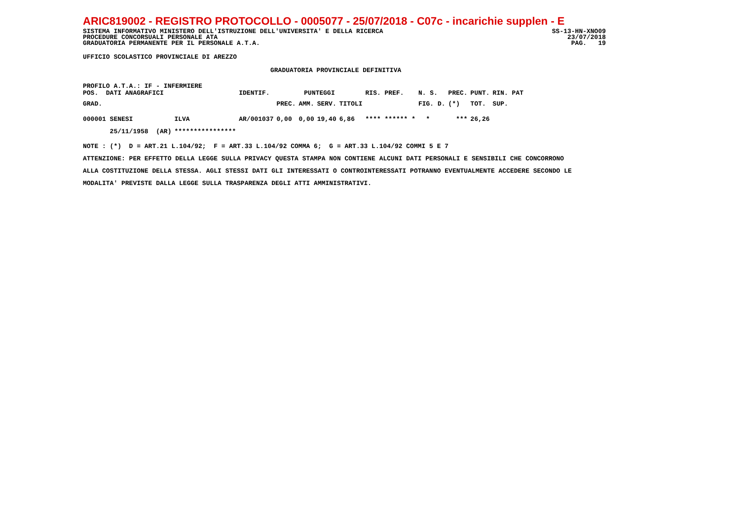ARIC819002 - REGISTRO PROTOCOLLO - 0005077 - 25/07/2018 - C07c - incarichie supplen - E
SISTEMA INFORMATIVO MINISTERO DELL'ISTRUZIONE DELL'UNIVERSITA' E DELLA RICERCA SS-13-HN-XNO09
PROCEDURE CONCORSUALI PERSONALE ATA 23/07/2018
GRADUATORIA PERMANENTE PER IL PERSONALE A.T.A. PAG. 19
UFFICIO SCOLASTICO PROVINCIALE DI AREZZO
GRADUATORIA PROVINCIALE DEFINITIVA
PROFILO A.T.A.: IF - INFERMIERE
| POS. DATI ANAGRAFICI | | IDENTIF. | PUNTEGGI | | | | RIS. PREF. | N. S. | PREC. | PUNT. | RIN. PAT |
| --- | --- | --- | --- | --- | --- | --- | --- | --- | --- | --- | --- |
| GRAD. | | | PREC. | AMM. | SERV. | TITOLI | | FIG. D. | (*) | TOT. | SUP. |
| 000001 SENESI | ILVA | AR/001037 | 0,00 | 0,00 | 19,40 | 6,86 | **** ****** * | * | *** | 26,26 | |
| 25/11/1958 (AR) | **************** | | | | | | | | | | |
NOTE : (*) D = ART.21 L.104/92; F = ART.33 L.104/92 COMMA 6; G = ART.33 L.104/92 COMMI 5 E 7 ATTENZIONE: PER EFFETTO DELLA LEGGE SULLA PRIVACY QUESTA STAMPA NON CONTIENE ALCUNI DATI PERSONALI E SENSIBILI CHE CONCORRONO ALLA COSTITUZIONE DELLA STESSA. AGLI STESSI DATI GLI INTERESSATI O CONTROINTERESSATI POTRANNO EVENTUALMENTE ACCEDERE SECONDO LE MODALITA' PREVISTE DALLA LEGGE SULLA TRASPARENZA DEGLI ATTI AMMINISTRATIVI.